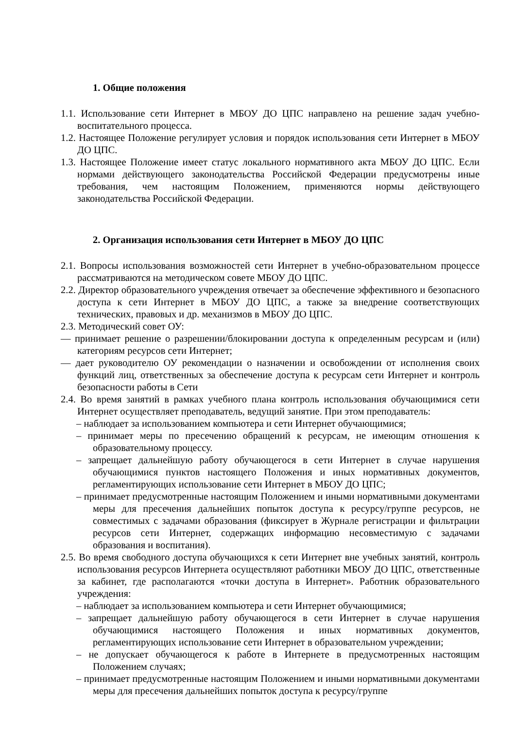1. Общие положения
1.1. Использование сети Интернет в МБОУ ДО ЦПС направлено на решение задач учебно-воспитательного процесса.
1.2. Настоящее Положение регулирует условия и порядок использования сети Интернет в МБОУ ДО ЦПС.
1.3. Настоящее Положение имеет статус локального нормативного акта МБОУ ДО ЦПС. Если нормами действующего законодательства Российской Федерации предусмотрены иные требования, чем настоящим Положением, применяются нормы действующего законодательства Российской Федерации.
2. Организация использования сети Интернет в МБОУ ДО ЦПС
2.1. Вопросы использования возможностей сети Интернет в учебно-образовательном процессе рассматриваются на методическом совете МБОУ ДО ЦПС.
2.2. Директор образовательного учреждения отвечает за обеспечение эффективного и безопасного доступа к сети Интернет в МБОУ ДО ЦПС, а также за внедрение соответствующих технических, правовых и др. механизмов в МБОУ ДО ЦПС.
2.3. Методический совет ОУ:
— принимает решение о разрешении/блокировании доступа к определенным ресурсам и (или) категориям ресурсов сети Интернет;
— дает руководителю ОУ рекомендации о назначении и освобождении от исполнения своих функций лиц, ответственных за обеспечение доступа к ресурсам сети Интернет и контроль безопасности работы в Сети
2.4. Во время занятий в рамках учебного плана контроль использования обучающимися сети Интернет осуществляет преподаватель, ведущий занятие. При этом преподаватель:
– наблюдает за использованием компьютера и сети Интернет обучающимися;
– принимает меры по пресечению обращений к ресурсам, не имеющим отношения к образовательному процессу.
– запрещает дальнейшую работу обучающегося в сети Интернет в случае нарушения обучающимися пунктов настоящего Положения и иных нормативных документов, регламентирующих использование сети Интернет в МБОУ ДО ЦПС;
– принимает предусмотренные настоящим Положением и иными нормативными документами меры для пресечения дальнейших попыток доступа к ресурсу/группе ресурсов, не совместимых с задачами образования (фиксирует в Журнале регистрации и фильтрации ресурсов сети Интернет, содержащих информацию несовместимую с задачами образования и воспитания).
2.5. Во время свободного доступа обучающихся к сети Интернет вне учебных занятий, контроль использования ресурсов Интернета осуществляют работники МБОУ ДО ЦПС, ответственные за кабинет, где располагаются «точки доступа в Интернет». Работник образовательного учреждения:
– наблюдает за использованием компьютера и сети Интернет обучающимися;
– запрещает дальнейшую работу обучающегося в сети Интернет в случае нарушения обучающимися настоящего Положения и иных нормативных документов, регламентирующих использование сети Интернет в образовательном учреждении;
– не допускает обучающегося к работе в Интернете в предусмотренных настоящим Положением случаях;
– принимает предусмотренные настоящим Положением и иными нормативными документами меры для пресечения дальнейших попыток доступа к ресурсу/группе